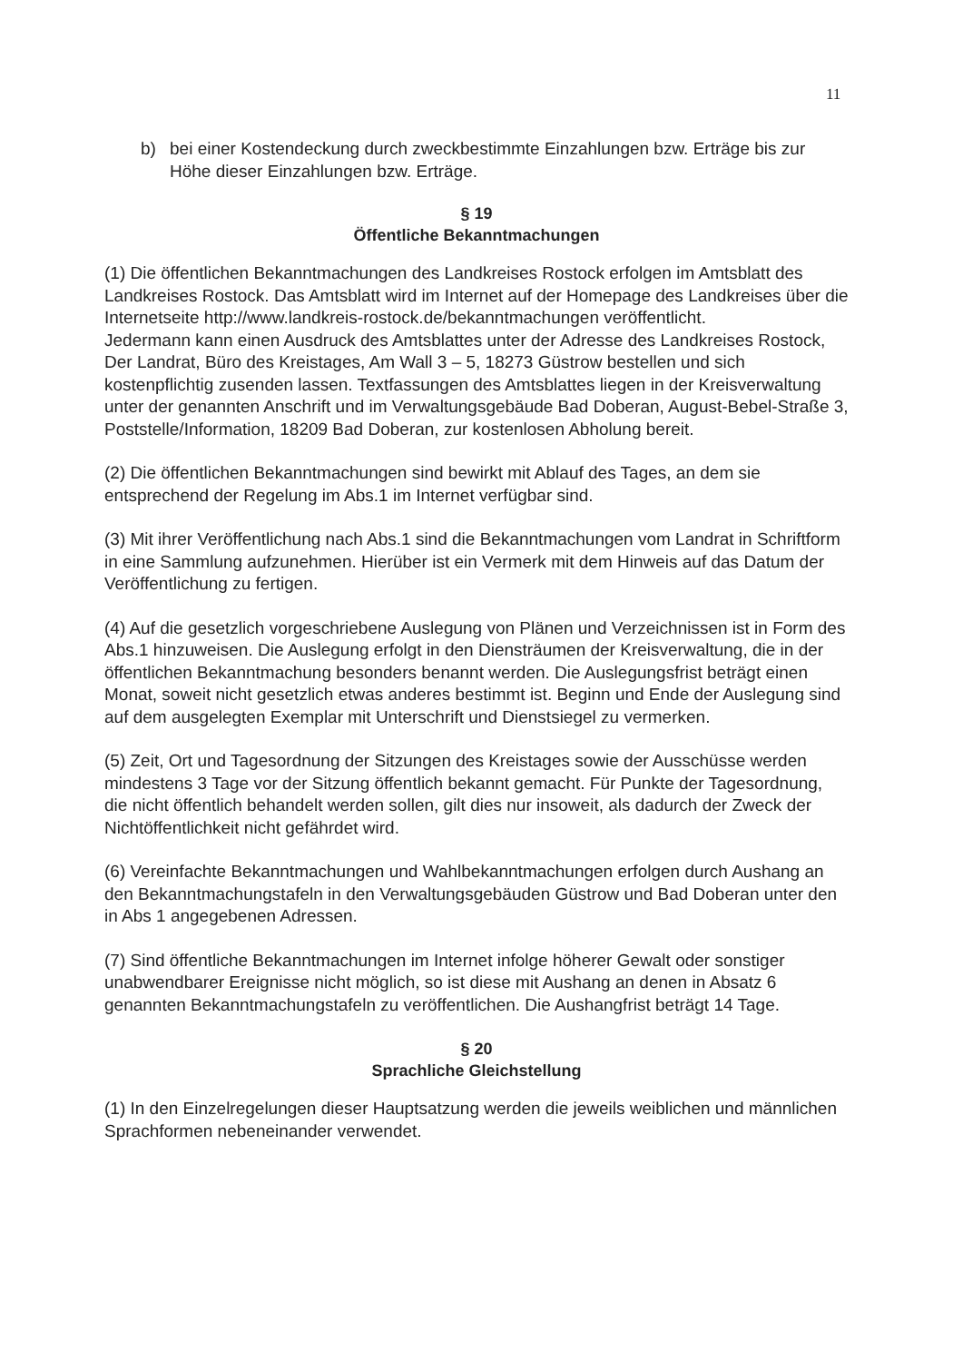11
b) bei einer Kostendeckung durch zweckbestimmte Einzahlungen bzw. Erträge bis zur Höhe dieser Einzahlungen bzw. Erträge.
§ 19
Öffentliche Bekanntmachungen
(1) Die öffentlichen Bekanntmachungen des Landkreises Rostock erfolgen im Amtsblatt des Landkreises Rostock. Das Amtsblatt wird im Internet auf der Homepage des Landkreises über die Internetseite http://www.landkreis-rostock.de/bekanntmachungen veröffentlicht.
Jedermann kann einen Ausdruck des Amtsblattes unter der Adresse des Landkreises Rostock, Der Landrat, Büro des Kreistages, Am Wall 3 – 5, 18273 Güstrow bestellen und sich kostenpflichtig zusenden lassen. Textfassungen des Amtsblattes liegen in der Kreisverwaltung unter der genannten Anschrift und im Verwaltungsgebäude Bad Doberan, August-Bebel-Straße 3, Poststelle/Information, 18209 Bad Doberan, zur kostenlosen Abholung bereit.
(2) Die öffentlichen Bekanntmachungen sind bewirkt mit Ablauf des Tages, an dem sie entsprechend der Regelung im Abs.1 im Internet verfügbar sind.
(3) Mit ihrer Veröffentlichung nach Abs.1 sind die Bekanntmachungen vom Landrat in Schriftform in eine Sammlung aufzunehmen. Hierüber ist ein Vermerk mit dem Hinweis auf das Datum der Veröffentlichung zu fertigen.
(4) Auf die gesetzlich vorgeschriebene Auslegung von Plänen und Verzeichnissen ist in Form des Abs.1 hinzuweisen. Die Auslegung erfolgt in den Diensträumen der Kreisverwaltung, die in der öffentlichen Bekanntmachung besonders benannt werden. Die Auslegungsfrist beträgt einen Monat, soweit nicht gesetzlich etwas anderes bestimmt ist. Beginn und Ende der Auslegung sind auf dem ausgelegten Exemplar mit Unterschrift und Dienstsiegel zu vermerken.
(5) Zeit, Ort und Tagesordnung der Sitzungen des Kreistages sowie der Ausschüsse werden mindestens 3 Tage vor der Sitzung öffentlich bekannt gemacht. Für Punkte der Tagesordnung, die nicht öffentlich behandelt werden sollen, gilt dies nur insoweit, als dadurch der Zweck der Nichtöffentlichkeit nicht gefährdet wird.
(6) Vereinfachte Bekanntmachungen und Wahlbekanntmachungen erfolgen durch Aushang an den Bekanntmachungstafeln in den Verwaltungsgebäuden Güstrow und Bad Doberan unter den in Abs 1 angegebenen Adressen.
(7) Sind öffentliche Bekanntmachungen im Internet infolge höherer Gewalt oder sonstiger unabwendbarer Ereignisse nicht möglich, so ist diese mit Aushang an denen in Absatz 6 genannten Bekanntmachungstafeln zu veröffentlichen. Die Aushangfrist beträgt 14 Tage.
§ 20
Sprachliche Gleichstellung
(1) In den Einzelregelungen dieser Hauptsatzung werden die jeweils weiblichen und männlichen Sprachformen nebeneinander verwendet.